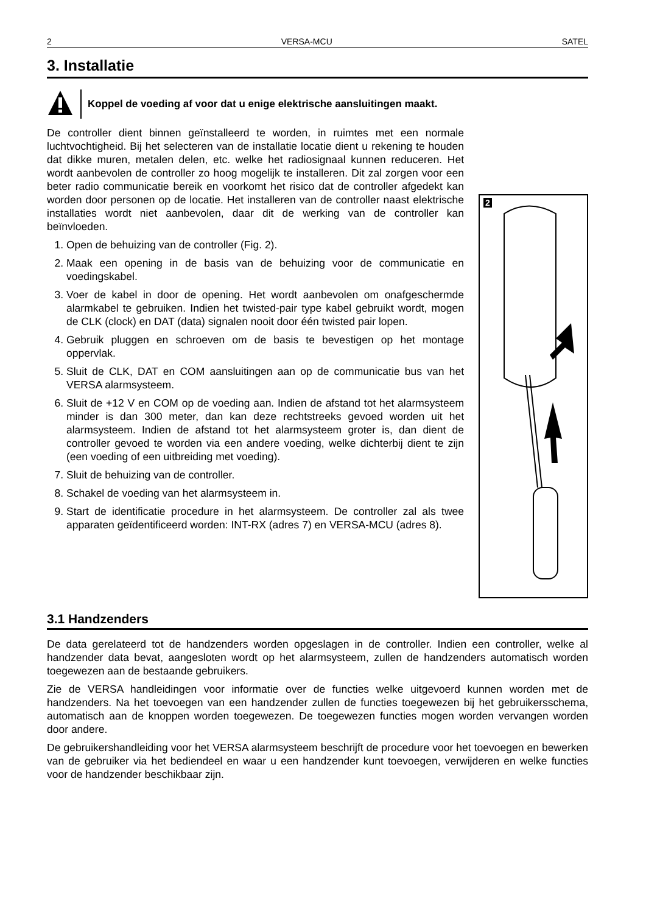2 VERSA-MCU SATEL
3. Installatie
Koppel de voeding af voor dat u enige elektrische aansluitingen maakt.
De controller dient binnen geïnstalleerd te worden, in ruimtes met een normale luchtvochtigheid. Bij het selecteren van de installatie locatie dient u rekening te houden dat dikke muren, metalen delen, etc. welke het radiosignaal kunnen reduceren. Het wordt aanbevolen de controller zo hoog mogelijk te installeren. Dit zal zorgen voor een beter radio communicatie bereik en voorkomt het risico dat de controller afgedekt kan worden door personen op de locatie. Het installeren van de controller naast elektrische installaties wordt niet aanbevolen, daar dit de werking van de controller kan beïnvloeden.
1. Open de behuizing van de controller (Fig. 2).
2. Maak een opening in de basis van de behuizing voor de communicatie en voedingskabel.
3. Voer de kabel in door de opening. Het wordt aanbevolen om onafgeschermde alarmkabel te gebruiken. Indien het twisted-pair type kabel gebruikt wordt, mogen de CLK (clock) en DAT (data) signalen nooit door één twisted pair lopen.
4. Gebruik pluggen en schroeven om de basis te bevestigen op het montage oppervlak.
5. Sluit de CLK, DAT en COM aansluitingen aan op de communicatie bus van het VERSA alarmsysteem.
6. Sluit de +12 V en COM op de voeding aan. Indien de afstand tot het alarmsysteem minder is dan 300 meter, dan kan deze rechtstreeks gevoed worden uit het alarmsysteem. Indien de afstand tot het alarmsysteem groter is, dan dient de controller gevoed te worden via een andere voeding, welke dichterbij dient te zijn (een voeding of een uitbreiding met voeding).
7. Sluit de behuizing van de controller.
8. Schakel de voeding van het alarmsysteem in.
9. Start de identificatie procedure in het alarmsysteem. De controller zal als twee apparaten geïdentificeerd worden: INT-RX (adres 7) en VERSA-MCU (adres 8).
2
3.1 Handzenders
De data gerelateerd tot de handzenders worden opgeslagen in de controller. Indien een controller, welke al handzender data bevat, aangesloten wordt op het alarmsysteem, zullen de handzenders automatisch worden toegewezen aan de bestaande gebruikers.
Zie de VERSA handleidingen voor informatie over de functies welke uitgevoerd kunnen worden met de handzenders. Na het toevoegen van een handzender zullen de functies toegewezen bij het gebruikersschema, automatisch aan de knoppen worden toegewezen. De toegewezen functies mogen worden vervangen worden door andere.
De gebruikershandleiding voor het VERSA alarmsysteem beschrijft de procedure voor het toevoegen en bewerken van de gebruiker via het bediendeel en waar u een handzender kunt toevoegen, verwijderen en welke functies voor de handzender beschikbaar zijn.